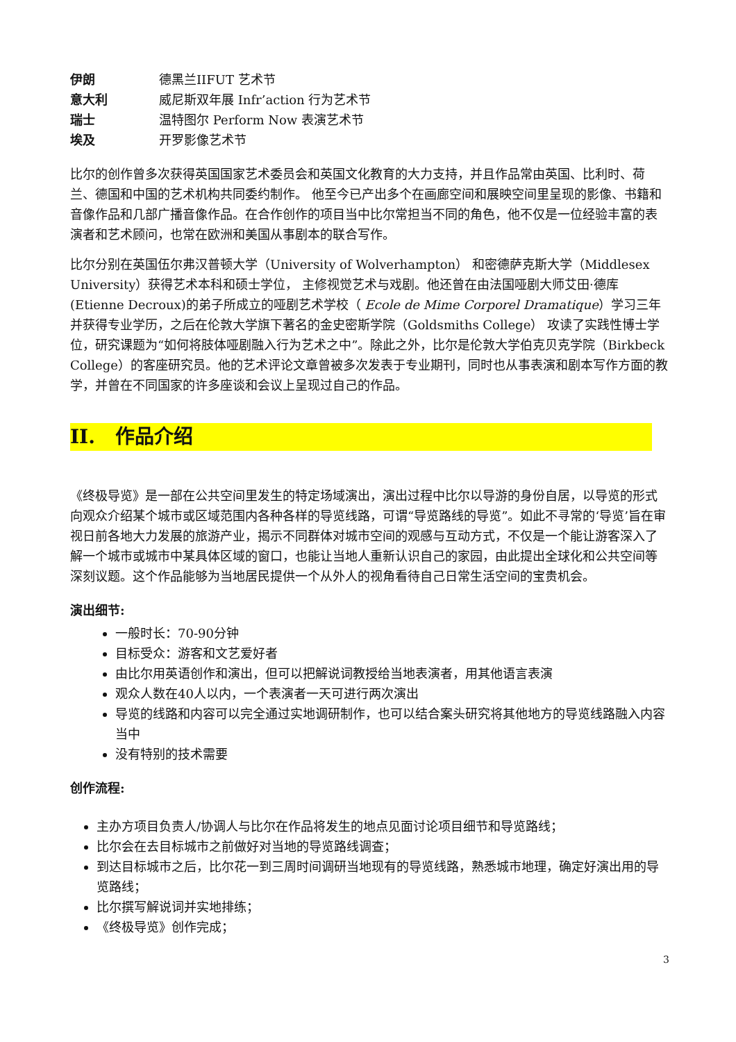伊朗 德黑兰IIFUT 艺术节
意大利 威尼斯双年展 Infr’action 行为艺术节
瑞士 温特图尔 Perform Now 表演艺术节
埃及 开罗影像艺术节
比尔的创作曾多次获得英国国家艺术委员会和英国文化教育的大力支持，并且作品常由英国、比利时、荷兰、德国和中国的艺术机构共同委约制作。 他至今已产出多个在画廊空间和展映空间里呈现的影像、书籍和音像作品和几部广播音像作品。在合作创作的项目当中比尔常担当不同的角色，他不仅是一位经验丰富的表演者和艺术顾问，也常在欧洲和美国从事剧本的联合写作。
比尔分别在英国伍尔弗汉普顿大学（University of Wolverhampton） 和密德萨克斯大学（Middlesex University）获得艺术本科和硕士学位， 主修视觉艺术与戏剧。他还曾在由法国哑剧大师艾田·德库(Etienne Decroux)的弟子所成立的哑剧艺术学校（ Ecole de Mime Corporel Dramatique）学习三年并获得专业学历，之后在伦敦大学旗下著名的金史密斯学院（Goldsmiths College） 攻读了实践性博士学位，研究课题为“如何将肢体哑剧融入行为艺术之中”。除此之外，比尔是伦敦大学伯克贝克学院（Birkbeck College）的客座研究员。他的艺术评论文章曾被多次发表于专业期刊，同时也从事表演和剧本写作方面的教学，并曾在不同国家的许多座谈和会议上呈现过自己的作品。
II. 作品介绍
《终极导览》是一部在公共空间里发生的特定场域演出，演出过程中比尔以导游的身份自居，以导览的形式向观众介绍某个城市或区域范围内各种各样的导览线路，可谓“导览路线的导览”。如此不寻常的‘导览’旨在审视日前各地大力发展的旅游产业，揭示不同群体对城市空间的观感与互动方式，不仅是一个能让游客深入了解一个城市或城市中某具体区域的窗口，也能让当地人重新认识自己的家园，由此提出全球化和公共空间等深刻议题。这个作品能够为当地居民提供一个从外人的视角看待自己日常生活空间的宝贵机会。
演出细节:
一般时长：70-90分钟
目标受众：游客和文艺爱好者
由比尔用英语创作和演出，但可以把解说词教授给当地表演者，用其他语言表演
观众人数在40人以内，一个表演者一天可进行两次演出
导览的线路和内容可以完全通过实地调研制作，也可以结合案头研究将其他地方的导览线路融入内容当中
没有特别的技术需要
创作流程:
主办方项目负责人/协调人与比尔在作品将发生的地点见面讨论项目细节和导览路线；
比尔会在去目标城市之前做好对当地的导览路线调查；
到达目标城市之后，比尔花一到三周时间调研当地现有的导览线路，熟悉城市地理，确定好演出用的导览路线；
比尔撰写解说词并实地排练；
《终极导览》创作完成；
3